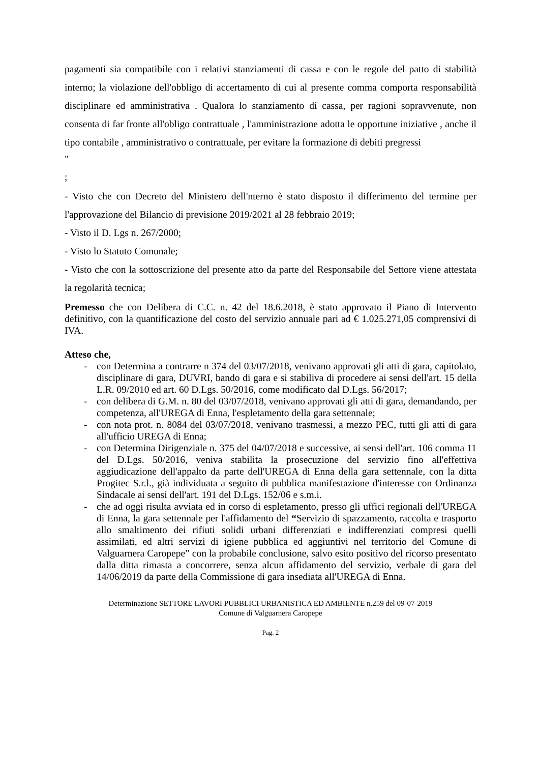pagamenti sia compatibile con i relativi stanziamenti di cassa e con le regole del patto di stabilità interno; la violazione dell'obbligo di accertamento di cui al presente comma comporta responsabilità disciplinare ed amministrativa . Qualora lo stanziamento di cassa, per ragioni sopravvenute, non consenta di far fronte all'obligo contrattuale , l'amministrazione adotta le opportune iniziative , anche il tipo contabile , amministrativo o contrattuale, per evitare la formazione di debiti pregressi
"
;
- Visto che con Decreto del Ministero dell'nterno è stato disposto il differimento del termine per l'approvazione del Bilancio di previsione 2019/2021 al 28 febbraio 2019;
- Visto il D. Lgs n. 267/2000;
- Visto lo Statuto Comunale;
- Visto che con la sottoscrizione del presente atto da parte del Responsabile del Settore viene attestata la regolarità tecnica;
Premesso che con Delibera di C.C. n. 42 del 18.6.2018, è stato approvato il Piano di Intervento definitivo, con la quantificazione del costo del servizio annuale pari ad € 1.025.271,05 comprensivi di IVA.
Atteso che,
- con Determina a contrarre n 374 del 03/07/2018, venivano approvati gli atti di gara, capitolato, disciplinare di gara, DUVRI, bando di gara e si stabiliva di procedere ai sensi dell'art. 15 della L.R. 09/2010 ed art. 60 D.Lgs. 50/2016, come modificato dal D.Lgs. 56/2017;
- con delibera di G.M. n. 80 del 03/07/2018, venivano approvati gli atti di gara, demandando, per competenza, all'UREGA di Enna, l'espletamento della gara settennale;
- con nota prot. n. 8084 del 03/07/2018, venivano trasmessi, a mezzo PEC, tutti gli atti di gara all'ufficio UREGA di Enna;
- con Determina Dirigenziale n. 375 del 04/07/2018 e successive, ai sensi dell'art. 106 comma 11 del D.Lgs. 50/2016, veniva stabilita la prosecuzione del servizio fino all'effettiva aggiudicazione dell'appalto da parte dell'UREGA di Enna della gara settennale, con la ditta Progitec S.r.l., già individuata a seguito di pubblica manifestazione d'interesse con Ordinanza Sindacale ai sensi dell'art. 191 del D.Lgs. 152/06 e s.m.i.
- che ad oggi risulta avviata ed in corso di espletamento, presso gli uffici regionali dell'UREGA di Enna, la gara settennale per l'affidamento del “Servizio di spazzamento, raccolta e trasporto allo smaltimento dei rifiuti solidi urbani differenziati e indifferenziati compresi quelli assimilati, ed altri servizi di igiene pubblica ed aggiuntivi nel territorio del Comune di Valguarnera Caropepe” con la probabile conclusione, salvo esito positivo del ricorso presentato dalla ditta rimasta a concorrere, senza alcun affidamento del servizio, verbale di gara del 14/06/2019 da parte della Commissione di gara insediata all'UREGA di Enna.
Determinazione SETTORE LAVORI PUBBLICI URBANISTICA ED AMBIENTE n.259 del 09-07-2019
Comune di Valguarnera Caropepe
Pag. 2